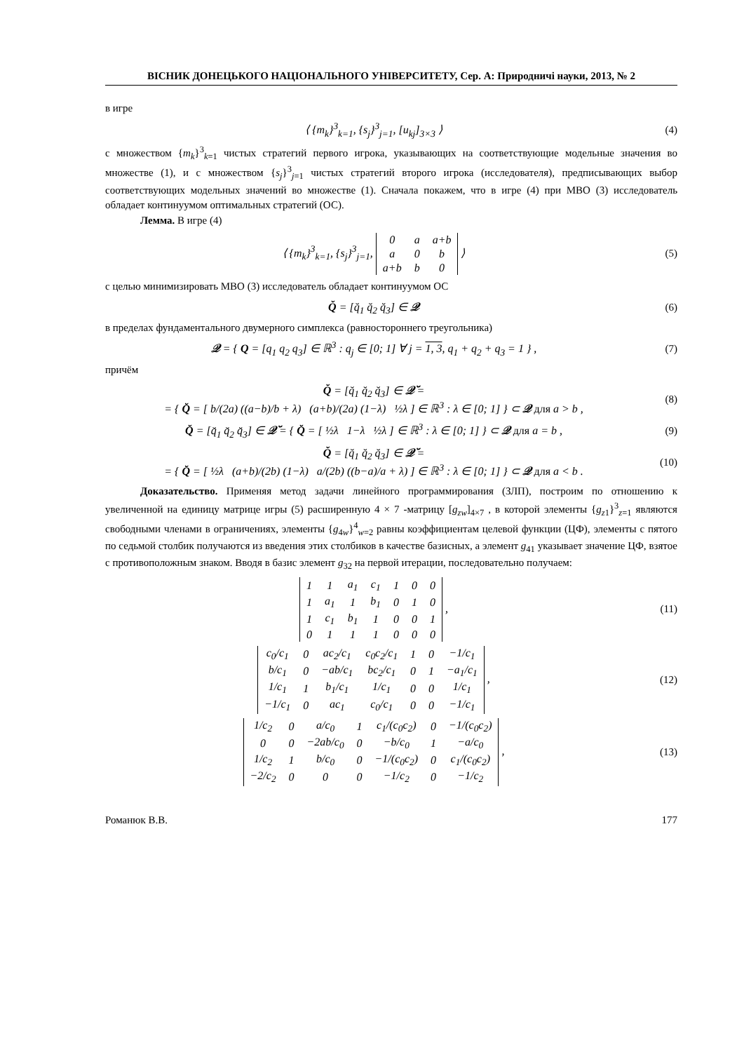ВІСНИК ДОНЕЦЬКОГО НАЦІОНАЛЬНОГО УНІВЕРСИТЕТУ, Сер. А: Природничі науки, 2013, № 2
в игре
⟨ {m<sub>k</sub>}<sup>3</sup><sub>k=1</sub>, {s<sub>j</sub>}<sup>3</sup><sub>j=1</sub>, [u<sub>kj</sub>]<sub>3×3</sub> ⟩
(4)
с множеством {m<sub>k</sub>}<sup>3</sup><sub>k=1</sub> чистых стратегий первого игрока, указывающих на соответствующие модельные значения во множестве (1), и с множеством {s<sub>j</sub>}<sup>3</sup><sub>j=1</sub> чистых стратегий второго игрока (исследователя), предписывающих выбор соответствующих модельных значений во множестве (1). Сначала покажем, что в игре (4) при МВО (3) исследователь обладает континуумом оптимальных стратегий (ОС).
Лемма. В игре (4)
⟨ {m<sub>k</sub>}<sup>3</sup><sub>k=1</sub>, {s<sub>j</sub>}<sup>3</sup><sub>j=1</sub>,
| 0 | a | a+b |
| a | 0 | b |
| a+b | b | 0 |
⟩
(5)
с целью минимизировать МВО (3) исследователь обладает континуумом ОС
Q̆ = [q̆<sub>1</sub> q̆<sub>2</sub> q̆<sub>3</sub>] ∈ 𝒬 (6)
в пределах фундаментального двумерного симплекса (равностороннего треугольника)
𝒬 = { Q = [q<sub>1</sub> q<sub>2</sub> q<sub>3</sub>] ∈ ℝ<sup>3</sup> : q<sub>j</sub> ∈ [0; 1] ∀ j = 1, 3, q<sub>1</sub> + q<sub>2</sub> + q<sub>3</sub> = 1 } ,
(7)
причём
Q̆ = [q̆<sub>1</sub> q̆<sub>2</sub> q̆<sub>3</sub>] ∈ 𝒬̆ =
= { Q̆ = [ b/(2a) ((a−b)/b + λ) (a+b)/(2a) (1−λ) ½λ ] ∈ ℝ<sup>3</sup> : λ ∈ [0; 1] } ⊂ 𝒬 для a > b ,
(8)
Q̆ = [q̆<sub>1</sub> q̆<sub>2</sub> q̆<sub>3</sub>] ∈ 𝒬̆ = { Q̆ = [ ½λ 1−λ ½λ ] ∈ ℝ<sup>3</sup> : λ ∈ [0; 1] } ⊂ 𝒬 для a = b ,
(9)
Q̆ = [q̆<sub>1</sub> q̆<sub>2</sub> q̆<sub>3</sub>] ∈ 𝒬̆ =
= { Q̆ = [ ½λ (a+b)/(2b) (1−λ) a/(2b) ((b−a)/a + λ) ] ∈ ℝ<sup>3</sup> : λ ∈ [0; 1] } ⊂ 𝒬 для a < b .
(10)
Доказательство. Применяя метод задачи линейного программирования (ЗЛП), построим по отношению к увеличенной на единицу матрице игры (5) расширенную 4 × 7 -матрицу [g<sub>zw</sub>]<sub>4×7</sub> , в которой элементы {g<sub>z1</sub>}<sup>3</sup><sub>z=1</sub> являются свободными членами в ограничениях, элементы {g<sub>4w</sub>}<sup>4</sup><sub>w=2</sub> равны коэффициентам целевой функции (ЦФ), элементы с пятого по седьмой столбик получаются из введения этих столбиков в качестве базисных, а элемент g<sub>41</sub> указывает значение ЦФ, взятое с противоположным знаком. Вводя в базис элемент g<sub>32</sub> на первой итерации, последовательно получаем:
| 1 | 1 | a<sub>1</sub> | c<sub>1</sub> | 1 | 0 | 0 |
| 1 | a<sub>1</sub> | 1 | b<sub>1</sub> | 0 | 1 | 0 |
| 1 | c<sub>1</sub> | b<sub>1</sub> | 1 | 0 | 0 | 1 |
| 0 | 1 | 1 | 1 | 0 | 0 | 0 |
,
(11)
| c<sub>0</sub>/c<sub>1</sub> | 0 | ac<sub>2</sub>/c<sub>1</sub> | c<sub>0</sub>c<sub>2</sub>/c<sub>1</sub> | 1 | 0 | −1/c<sub>1</sub> |
| b/c<sub>1</sub> | 0 | −ab/c<sub>1</sub> | bc<sub>2</sub>/c<sub>1</sub> | 0 | 1 | −a<sub>1</sub>/c<sub>1</sub> |
| 1/c<sub>1</sub> | 1 | b<sub>1</sub>/c<sub>1</sub> | 1/c<sub>1</sub> | 0 | 0 | 1/c<sub>1</sub> |
| −1/c<sub>1</sub> | 0 | ac<sub>1</sub> | c<sub>0</sub>/c<sub>1</sub> | 0 | 0 | −1/c<sub>1</sub> |
,
(12)
| 1/c<sub>2</sub> | 0 | a/c<sub>0</sub> | 1 | c<sub>1</sub>/(c<sub>0</sub>c<sub>2</sub>) | 0 | −1/(c<sub>0</sub>c<sub>2</sub>) |
| 0 | 0 | −2ab/c<sub>0</sub> | 0 | −b/c<sub>0</sub> | 1 | −a/c<sub>0</sub> |
| 1/c<sub>2</sub> | 1 | b/c<sub>0</sub> | 0 | −1/(c<sub>0</sub>c<sub>2</sub>) | 0 | c<sub>1</sub>/(c<sub>0</sub>c<sub>2</sub>) |
| −2/c<sub>2</sub> | 0 | 0 | 0 | −1/c<sub>2</sub> | 0 | −1/c<sub>2</sub> |
,
(13)
Романюк В.В. 177